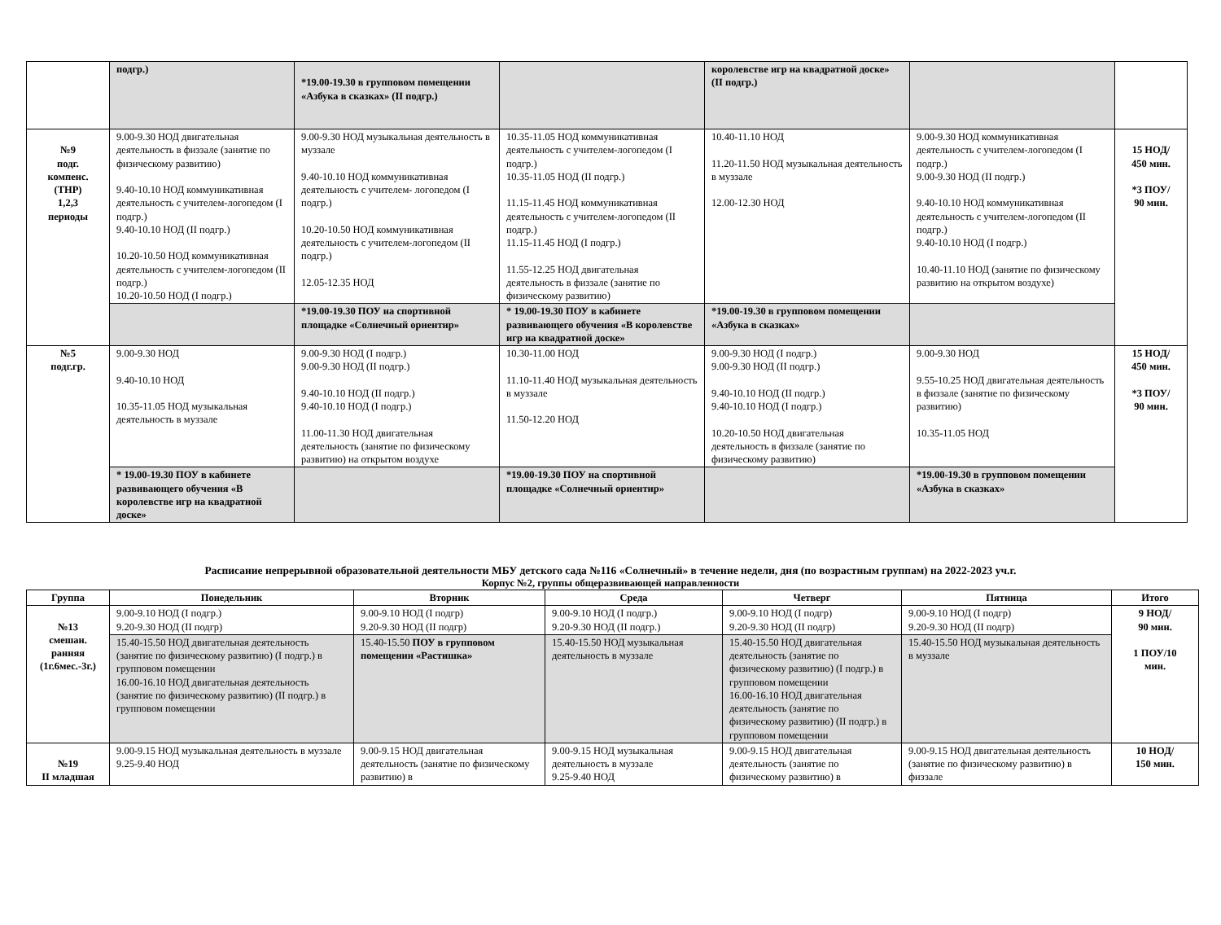| | подгр.) | *19.00-19.30 в групповом помещении «Азбука в сказках» (II подгр.) | | королевстве игр на квадратной доске» (II подгр.) | | |
| №9 подг. компенс. (ТНР) 1,2,3 периоды | 9.00-9.30 НОД двигательная деятельность в физзале (занятие по физическому развитию) 9.40-10.10 НОД коммуникативная деятельность с учителем-логопедом (I подгр.) 9.40-10.10 НОД (II подгр.) 10.20-10.50 НОД коммуникативная деятельность с учителем-логопедом (II подгр.) 10.20-10.50 НОД (I подгр.) | 9.00-9.30 НОД музыкальная деятельность в муззале 9.40-10.10 НОД коммуникативная деятельность с учителем- логопедом (I подгр.) 10.20-10.50 НОД коммуникативная деятельность с учителем-логопедом (II подгр.) 12.05-12.35 НОД | 10.35-11.05 НОД коммуникативная деятельность с учителем-логопедом (I подгр.) 10.35-11.05 НОД (II подгр.) 11.15-11.45 НОД коммуникативная деятельность с учителем-логопедом (II подгр.) 11.15-11.45 НОД (I подгр.) 11.55-12.25 НОД двигательная деятельность в физзале (занятие по физическому развитию) | 10.40-11.10 НОД 11.20-11.50 НОД музыкальная деятельность в муззале 12.00-12.30 НОД | 9.00-9.30 НОД коммуникативная деятельность с учителем-логопедом (I подгр.) 9.00-9.30 НОД (II подгр.) 9.40-10.10 НОД коммуникативная деятельность с учителем-логопедом (II подгр.) 9.40-10.10 НОД (I подгр.) 10.40-11.10 НОД (занятие по физическому развитию на открытом воздухе) | 15 НОД/ 450 мин. *3 ПОУ/ 90 мин. |
| | | *19.00-19.30 ПОУ на спортивной площадке «Солнечный ориентир» | * 19.00-19.30 ПОУ в кабинете развивающего обучения «В королевстве игр на квадратной доске» | *19.00-19.30 в групповом помещении «Азбука в сказках» | | |
| №5 подг.гр. | 9.00-9.30 НОД 9.40-10.10 НОД 10.35-11.05 НОД музыкальная деятельность в муззале | 9.00-9.30 НОД (I подгр.) 9.00-9.30 НОД (II подгр.) 9.40-10.10 НОД (II подгр.) 9.40-10.10 НОД (I подгр.) 11.00-11.30 НОД двигательная деятельность (занятие по физическому развитию) на открытом воздухе | 10.30-11.00 НОД 11.10-11.40 НОД музыкальная деятельность в муззале 11.50-12.20 НОД | 9.00-9.30 НОД (I подгр.) 9.00-9.30 НОД (II подгр.) 9.40-10.10 НОД (II подгр.) 9.40-10.10 НОД (I подгр.) 10.20-10.50 НОД двигательная деятельность в физзале (занятие по физическому развитию) | 9.00-9.30 НОД 9.55-10.25 НОД двигательная деятельность в физзале (занятие по физическому развитию) 10.35-11.05 НОД | 15 НОД/ 450 мин. *3 ПОУ/ 90 мин. |
| | * 19.00-19.30 ПОУ в кабинете развивающего обучения «В королевстве игр на квадратной доске» | | *19.00-19.30 ПОУ на спортивной площадке «Солнечный ориентир» | | *19.00-19.30 в групповом помещении «Азбука в сказках» | |
Расписание непрерывной образовательной деятельности МБУ детского сада №116 «Солнечный» в течение недели, дня (по возрастным группам) на 2022-2023 уч.г.
Корпус №2, группы общеразвивающей направленности
| Группа | Понедельник | Вторник | Среда | Четверг | Пятница | Итого |
| --- | --- | --- | --- | --- | --- | --- |
| №13 смешан. ранняя (1г.6мес.-3г.) | 9.00-9.10 НОД (I подгр.) 9.20-9.30 НОД (II подгр) | 9.00-9.10 НОД (I подгр) 9.20-9.30 НОД (II подгр) | 9.00-9.10 НОД (I подгр.) 9.20-9.30 НОД (II подгр.) | 9.00-9.10 НОД (I подгр) 9.20-9.30 НОД (II подгр) | 9.00-9.10 НОД (I подгр) 9.20-9.30 НОД (II подгр) | 9 НОД/ 90 мин. 1 ПОУ/10 мин. |
| | 15.40-15.50 НОД двигательная деятельность (занятие по физическому развитию) (I подгр.) в групповом помещении 16.00-16.10 НОД двигательная деятельность (занятие по физическому развитию) (II подгр.) в групповом помещении | 15.40-15.50 ПОУ в групповом помещении «Растишка» | 15.40-15.50 НОД музыкальная деятельность в муззале | 15.40-15.50 НОД двигательная деятельность (занятие по физическому развитию) (I подгр.) в групповом помещении 16.00-16.10 НОД двигательная деятельность (занятие по физическому развитию) (II подгр.) в групповом помещении | 15.40-15.50 НОД музыкальная деятельность в муззале | |
| №19 II младшая | 9.00-9.15 НОД музыкальная деятельность в муззале 9.25-9.40 НОД | 9.00-9.15 НОД двигательная деятельность (занятие по физическому развитию) в | 9.00-9.15 НОД музыкальная деятельность в муззале 9.25-9.40 НОД | 9.00-9.15 НОД двигательная деятельность (занятие по физическому развитию) в | 9.00-9.15 НОД двигательная деятельность (занятие по физическому развитию) в физзале | 10 НОД/ 150 мин. |